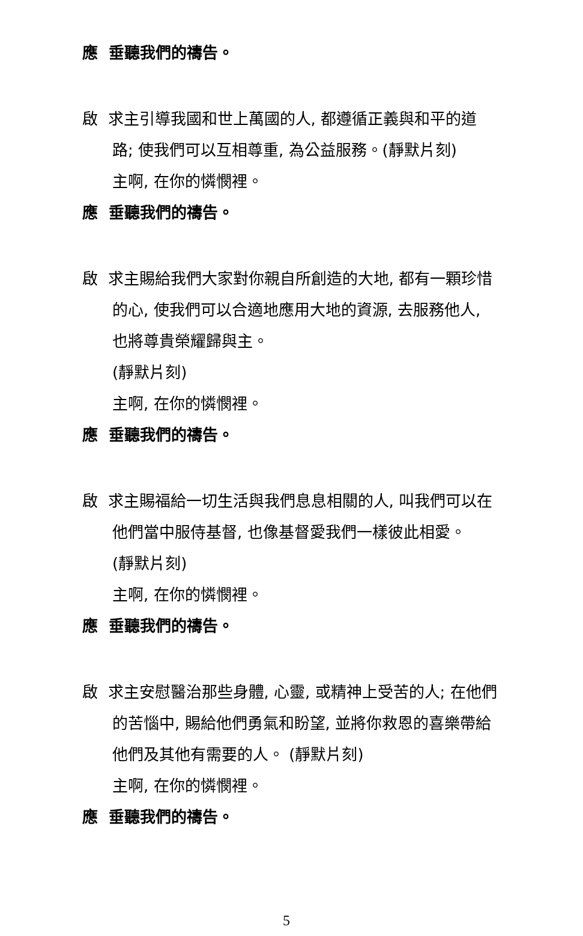應 垂聽我們的禱告。
啟 求主引導我國和世上萬國的人, 都遵循正義與和平的道
路; 使我們可以互相尊重, 為公益服務。(靜默片刻)
主啊, 在你的憐憫裡。
應 垂聽我們的禱告。
啟 求主賜給我們大家對你親自所創造的大地, 都有一顆珍惜
的心, 使我們可以合適地應用大地的資源, 去服務他人,
也將尊貴榮耀歸與主。
(靜默片刻)
主啊, 在你的憐憫裡。
應 垂聽我們的禱告。
啟 求主賜福給一切生活與我們息息相關的人, 叫我們可以在
他們當中服侍基督, 也像基督愛我們一樣彼此相愛。
(靜默片刻)
主啊, 在你的憐憫裡。
應 垂聽我們的禱告。
啟 求主安慰醫治那些身體, 心靈, 或精神上受苦的人; 在他們
的苦惱中, 賜給他們勇氣和盼望, 並將你救恩的喜樂帶給
他們及其他有需要的人。 (靜默片刻)
主啊, 在你的憐憫裡。
應 垂聽我們的禱告。
5